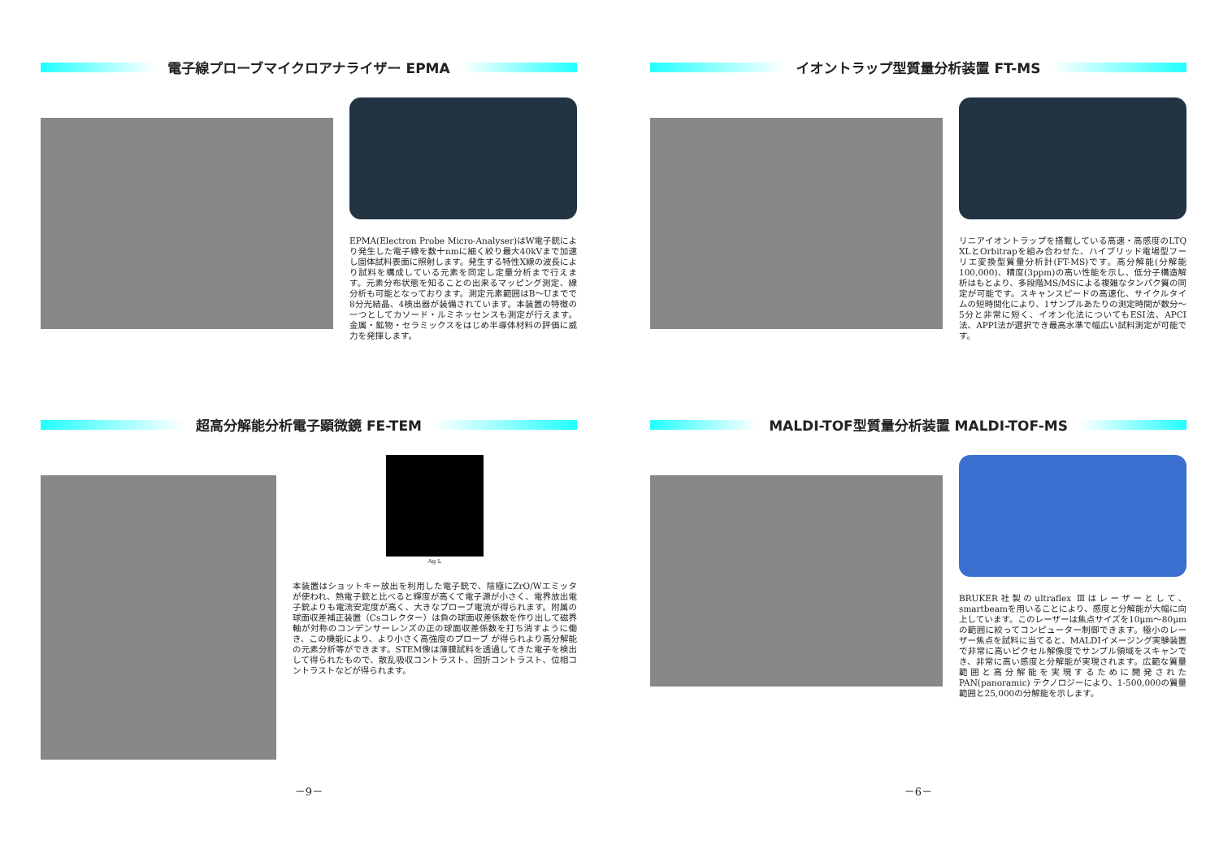電子線プローブマイクロアナライザー EPMA
EPMA(Electron Probe Micro-Analyser)はW電子銃により発生した電子線を数十nmに細く絞り最大40kVまで加速し固体試料表面に照射します。発生する特性X線の波長により試料を構成している元素を同定し定量分析まで行えます。元素分布状態を知ることの出来るマッピング測定、線分析も可能となっております。測定元素範囲はB～Uまでで8分光結晶、4検出器が装備されています。本装置の特徴の一つとしてカソード・ルミネッセンスも測定が行えます。金属・鉱物・セラミックスをはじめ半導体材料の評価に威力を発揮します。
超高分解能分析電子顕微鏡 FE-TEM
Ag L
本装置はショットキー放出を利用した電子銃で、陰極にZrO/Wエミッタ が使われ、熱電子銃と比べると輝度が高くて電子源が小さく、電界放出電子銃よりも電流安定度が高く、大きなプローブ電流が得られます。附属の球面収差補正装置（Csコレクター）は負の球面収差係数を作り出して磁界軸が対称のコンデンサーレンズの正の球面収差係数を打ち消すように働き、この機能により、より小さく高強度のプローブ が得られより高分解能の元素分析等ができます。STEM像は薄膜試料を透過してきた電子を検出して得られたもので、散乱吸収コントラスト、回折コントラスト、位相コントラストなどが得られます。
－9－
イオントラップ型質量分析装置 FT-MS
リニアイオントラップを搭載している高速・高感度のLTQ XLとOrbitrapを組み合わせた、ハイブリッド電場型フーリエ変換型質量分析計(FT-MS)です。高分解能(分解能100,000)、精度(3ppm)の高い性能を示し、低分子構造解析はもとより、多段階MS/MSによる複雑なタンパク質の同定が可能です。スキャンスピードの高速化、サイクルタイムの短時間化により、1サンプルあたりの測定時間が数分～5分と非常に短く、イオン化法についてもESI法、APCI法、APPI法が選択でき最高水準で幅広い試料測定が可能です。
MALDI-TOF型質量分析装置 MALDI-TOF-MS
BRUKER社製のultraflex Ⅲはレーザーとして、smartbeamを用いることにより、感度と分解能が大幅に向上しています。このレーザーは焦点サイズを10μm～80μmの範囲に絞ってコンピューター制御できます。極小のレーザー焦点を試料に当てると、MALDIイメージング実験装置で非常に高いピクセル解像度でサンプル領域をスキャンでき、非常に高い感度と分解能が実現されます。広範な質量範囲と高分解能を実現するために開発されたPAN(panoramic) テクノロジーにより、1-500,000の質量範囲と25,000の分解能を示します。
－6－